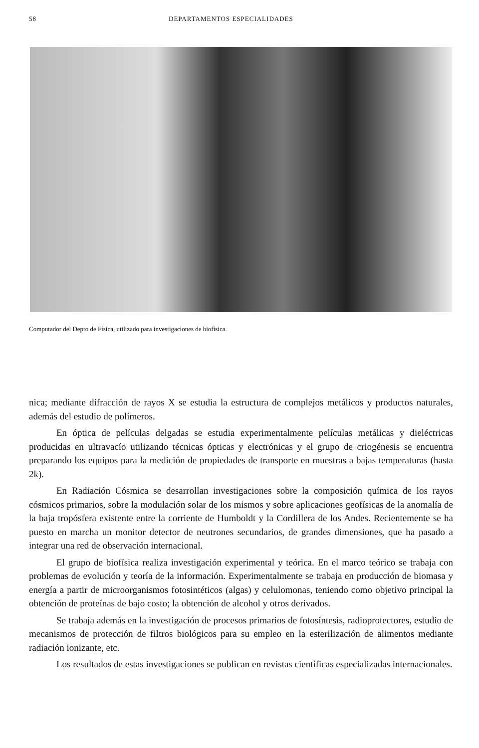58 DEPARTAMENTOS ESPECIALIDADES
Computador del Depto de Física, utilizado para investigaciones de biofísica.
nica; mediante difracción de rayos X se estudia la estructura de complejos metálicos y productos naturales, además del estudio de polímeros.
En óptica de películas delgadas se estudia experimentalmente películas metálicas y dieléctricas producidas en ultravacío utilizando técnicas ópticas y electrónicas y el grupo de criogénesis se encuentra preparando los equipos para la medición de propiedades de transporte en muestras a bajas temperaturas (hasta 2k).
En Radiación Cósmica se desarrollan investigaciones sobre la composición química de los rayos cósmicos primarios, sobre la modulación solar de los mismos y sobre aplicaciones geofísicas de la anomalía de la baja tropósfera existente entre la corriente de Humboldt y la Cordillera de los Andes. Recientemente se ha puesto en marcha un monitor detector de neutrones secundarios, de grandes dimensiones, que ha pasado a integrar una red de observación internacional.
El grupo de biofísica realiza investigación experimental y teórica. En el marco teórico se trabaja con problemas de evolución y teoría de la información. Experimentalmente se trabaja en producción de biomasa y energía a partir de microorganismos fotosintéticos (algas) y celulomonas, teniendo como objetivo principal la obtención de proteínas de bajo costo; la obtención de alcohol y otros derivados.
Se trabaja además en la investigación de procesos primarios de fotosíntesis, radioprotectores, estudio de mecanismos de protección de filtros biológicos para su empleo en la esterilización de alimentos mediante radiación ionizante, etc.
Los resultados de estas investigaciones se publican en revistas científicas especializadas internacionales.